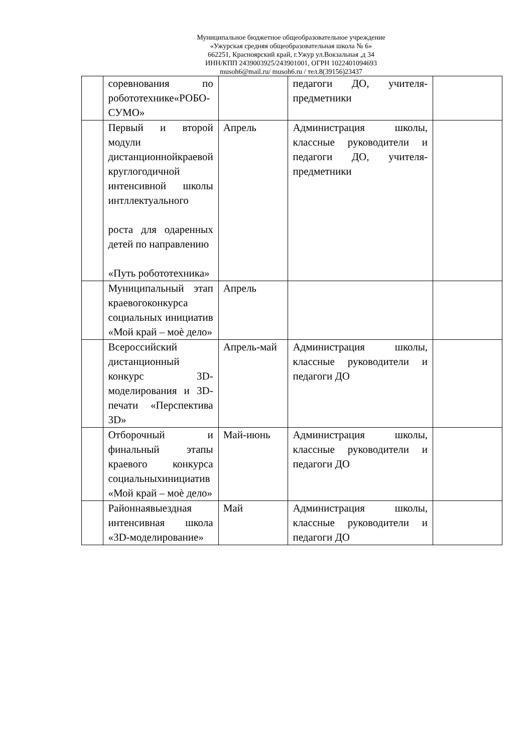Муниципальное бюджетное общеобразовательное учреждение
«Ужурская средняя общеобразовательная школа № 6»
662251, Красноярский край, г.Ужур ул.Вокзальная ,д 34
ИНН/КПП 2439003925/243901001, ОГРН 1022401094693
musoh6@mail.ru/ musoh6.ru / тел.8(39156)23437
| | соревнования по робототехнике«РОБО- СУМО» | | педагоги ДО, учителя-предметники | |
| | Первый и второй модули дистанционнойкраевой круглогодичной интенсивной школы интллектуального роста для одаренных детей по направлению «Путь робототехника» | Апрель | Администрация школы, классные руководители и педагоги ДО, учителя-предметники | |
| | Муниципальный этап краевогоконкурса социальных инициатив «Мой край – моѐ дело» | Апрель | | |
| | Всероссийский дистанционный конкурс 3D-моделирования и 3D-печати «Перспектива 3D» | Апрель-май | Администрация школы, классные руководители и педагоги ДО | |
| | Отборочный и финальный этапы краевого конкурса социальныхинициатив «Мой край – моѐ дело» | Май-июнь | Администрация школы, классные руководители и педагоги ДО | |
| | Районнаявыездная интенсивная школа «3D-моделирование» | Май | Администрация школы, классные руководители и педагоги ДО | |